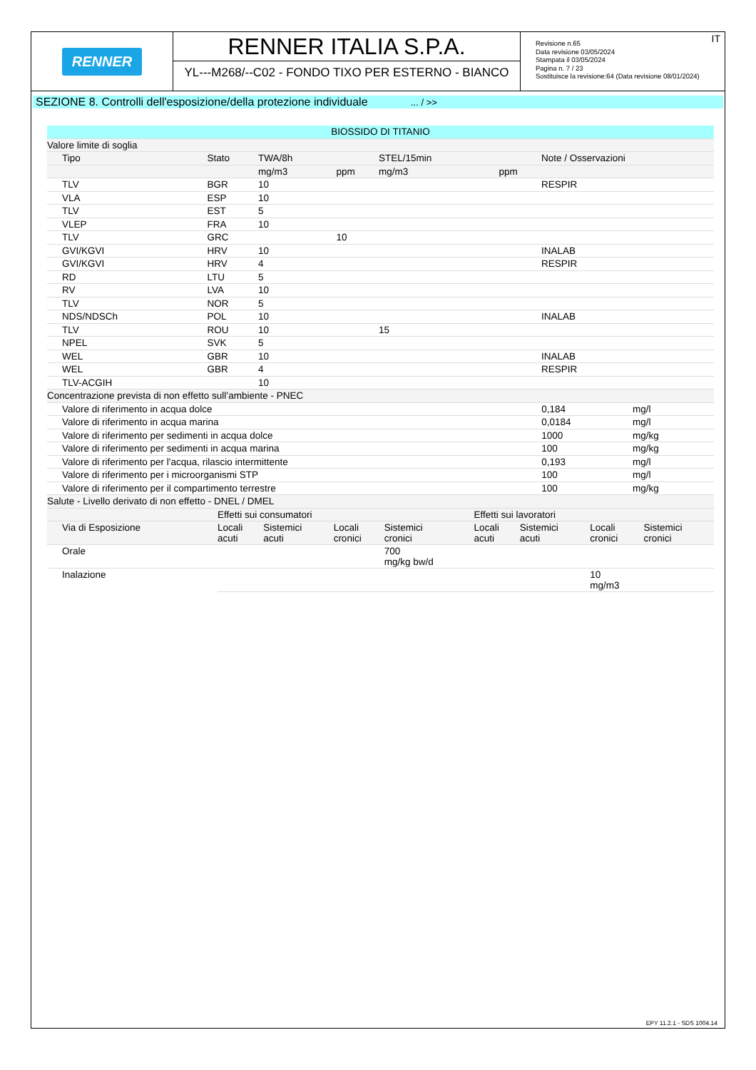RENNER
RENNER ITALIA S.P.A.
YL---M268/--C02 - FONDO TIXO PER ESTERNO - BIANCO
IT Revisione n.65
Data revisione 03/05/2024
Stampata il 03/05/2024
Pagina n. 7 / 23
Sostituisce la revisione:64 (Data revisione 08/01/2024)
SEZIONE 8. Controlli dell'esposizione/della protezione individuale ... / >>
| BIOSSIDO DI TITANIO | | | | | | | | |
| --- | --- | --- | --- | --- | --- | --- | --- | --- |
| Valore limite di soglia | | | | | | | | |
| Tipo | Stato | TWA/8h | | STEL/15min | | Note / Osservazioni | | |
| | | mg/m3 | ppm | mg/m3 | ppm | | | |
| TLV | BGR | 10 | | | | RESPIR | | |
| VLA | ESP | 10 | | | | | | |
| TLV | EST | 5 | | | | | | |
| VLEP | FRA | 10 | | | | | | |
| TLV | GRC | | 10 | | | | | |
| GVI/KGVI | HRV | 10 | | | | INALAB | | |
| GVI/KGVI | HRV | 4 | | | | RESPIR | | |
| RD | LTU | 5 | | | | | | |
| RV | LVA | 10 | | | | | | |
| TLV | NOR | 5 | | | | | | |
| NDS/NDSCh | POL | 10 | | | | INALAB | | |
| TLV | ROU | 10 | | 15 | | | | |
| NPEL | SVK | 5 | | | | | | |
| WEL | GBR | 10 | | | | INALAB | | |
| WEL | GBR | 4 | | | | RESPIR | | |
| TLV-ACGIH | | 10 | | | | | | |
| Concentrazione prevista di non effetto sull’ambiente - PNEC | | | | | | | | |
| Valore di riferimento in acqua dolce | | | | | | | 0,184 | mg/l |
| Valore di riferimento in acqua marina | | | | | | | 0,0184 | mg/l |
| Valore di riferimento per sedimenti in acqua dolce | | | | | | | 1000 | mg/kg |
| Valore di riferimento per sedimenti in acqua marina | | | | | | | 100 | mg/kg |
| Valore di riferimento per l'acqua, rilascio intermittente | | | | | | | 0,193 | mg/l |
| Valore di riferimento per i microorganismi STP | | | | | | | 100 | mg/l |
| Valore di riferimento per il compartimento terrestre | | | | | | | 100 | mg/kg |
| Salute - Livello derivato di non effetto - DNEL / DMEL | | | | | | | | |
| | Effetti sui consumatori | | | | Effetti sui lavoratori | | | |
| Via di Esposizione | Locali acuti | Sistemici acuti | Locali cronici | Sistemici cronici | Locali acuti | Sistemici acuti | Locali cronici | Sistemici cronici |
| Orale | | | | 700 mg/kg bw/d | | | | |
| Inalazione | | | | | | | 10 mg/m3 | |
EPY 11.2.1 - SDS 1004.14